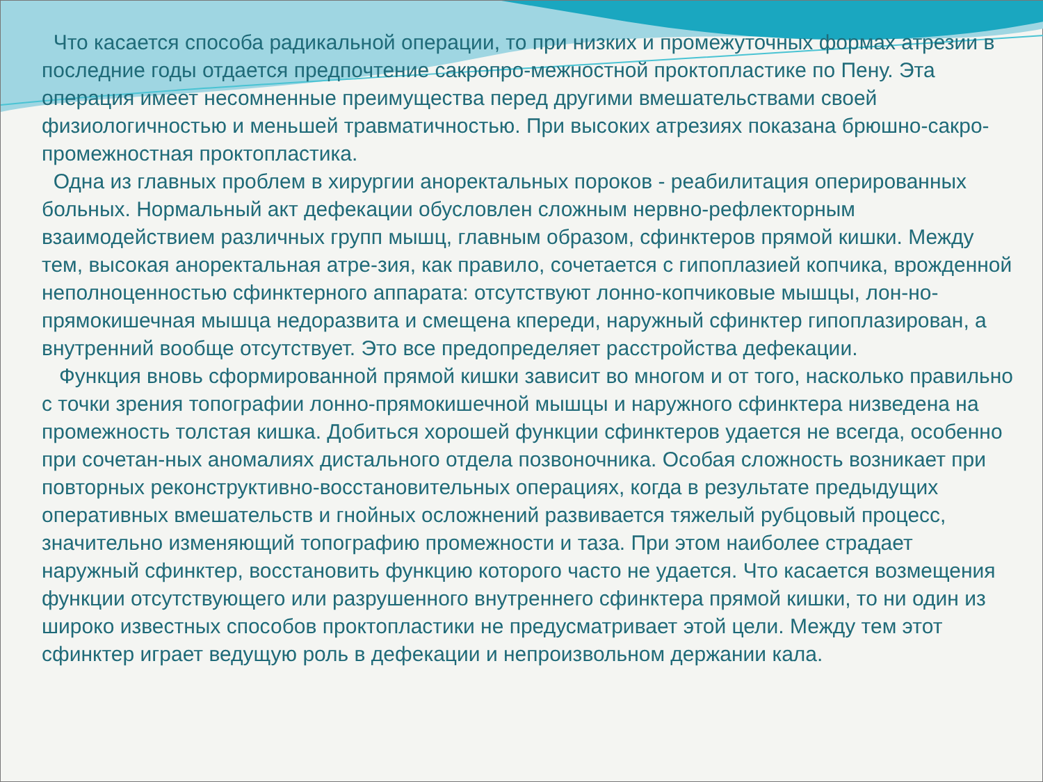Что касается способа радикальной операции, то при низких и промежуточных формах атрезии в последние годы отдается предпочтение сакропро-межностной проктопластике по Пену. Эта операция имеет несомненные преимущества перед другими вмешательствами своей физиологичностью и меньшей травматичностью. При высоких атрезиях показана брюшно-сакро-промежностная проктопластика.
Одна из главных проблем в хирургии аноректальных пороков - реабилитация оперированных больных. Нормальный акт дефекации обусловлен сложным нервно-рефлекторным взаимодействием различных групп мышц, главным образом, сфинктеров прямой кишки. Между тем, высокая аноректальная атре-зия, как правило, сочетается с гипоплазией копчика, врожденной неполноценностью сфинктерного аппарата: отсутствуют лонно-копчиковые мышцы, лон-но-прямокишечная мышца недоразвита и смещена кпереди, наружный сфинктер гипоплазирован, а внутренний вообще отсутствует. Это все предопределяет расстройства дефекации.
Функция вновь сформированной прямой кишки зависит во многом и от того, насколько правильно с точки зрения топографии лонно-прямокишечной мышцы и наружного сфинктера низведена на промежность толстая кишка. Добиться хорошей функции сфинктеров удается не всегда, особенно при сочетан-ных аномалиях дистального отдела позвоночника. Особая сложность возникает при повторных реконструктивно-восстановительных операциях, когда в результате предыдущих оперативных вмешательств и гнойных осложнений развивается тяжелый рубцовый процесс, значительно изменяющий топографию промежности и таза. При этом наиболее страдает наружный сфинктер, восстановить функцию которого часто не удается. Что касается возмещения функции отсутствующего или разрушенного внутреннего сфинктера прямой кишки, то ни один из широко известных способов проктопластики не предусматривает этой цели. Между тем этот сфинктер играет ведущую роль в дефекации и непроизвольном держании кала.